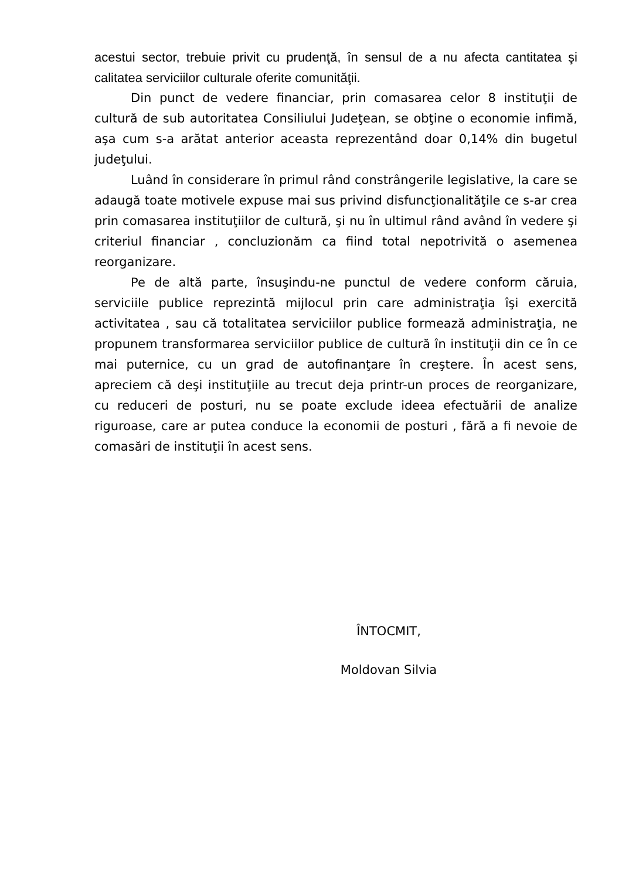acestui sector, trebuie privit cu prudenţă, în sensul de a nu afecta cantitatea şi calitatea serviciilor culturale oferite comunităţii.
Din punct de vedere financiar, prin comasarea celor 8 instituţii de cultură de sub autoritatea Consiliului Judeţean, se obţine o economie infimă, aşa cum s-a arătat anterior aceasta reprezentând doar 0,14% din bugetul judeţului.
Luând în considerare în primul rând constrângerile legislative, la care se adaugă toate motivele expuse mai sus privind disfuncţionalităţile ce s-ar crea prin comasarea instituţiilor de cultură, şi nu în ultimul rând având în vedere şi criteriul financiar , concluzionăm ca fiind total nepotrivită o asemenea reorganizare.
Pe de altă parte, însuşindu-ne punctul de vedere conform căruia, serviciile publice reprezintă mijlocul prin care administraţia îşi exercită activitatea , sau că totalitatea serviciilor publice formează administraţia, ne propunem transformarea serviciilor publice de cultură în instituţii din ce în ce mai puternice, cu un grad de autofinanţare în creştere. În acest sens, apreciem că deşi instituţiile au trecut deja printr-un proces de reorganizare, cu reduceri de posturi, nu se poate exclude ideea efectuării de analize riguroase, care ar putea conduce la economii de posturi , fără a fi nevoie de comasări de instituţii în acest sens.
ÎNTOCMIT,
Moldovan Silvia